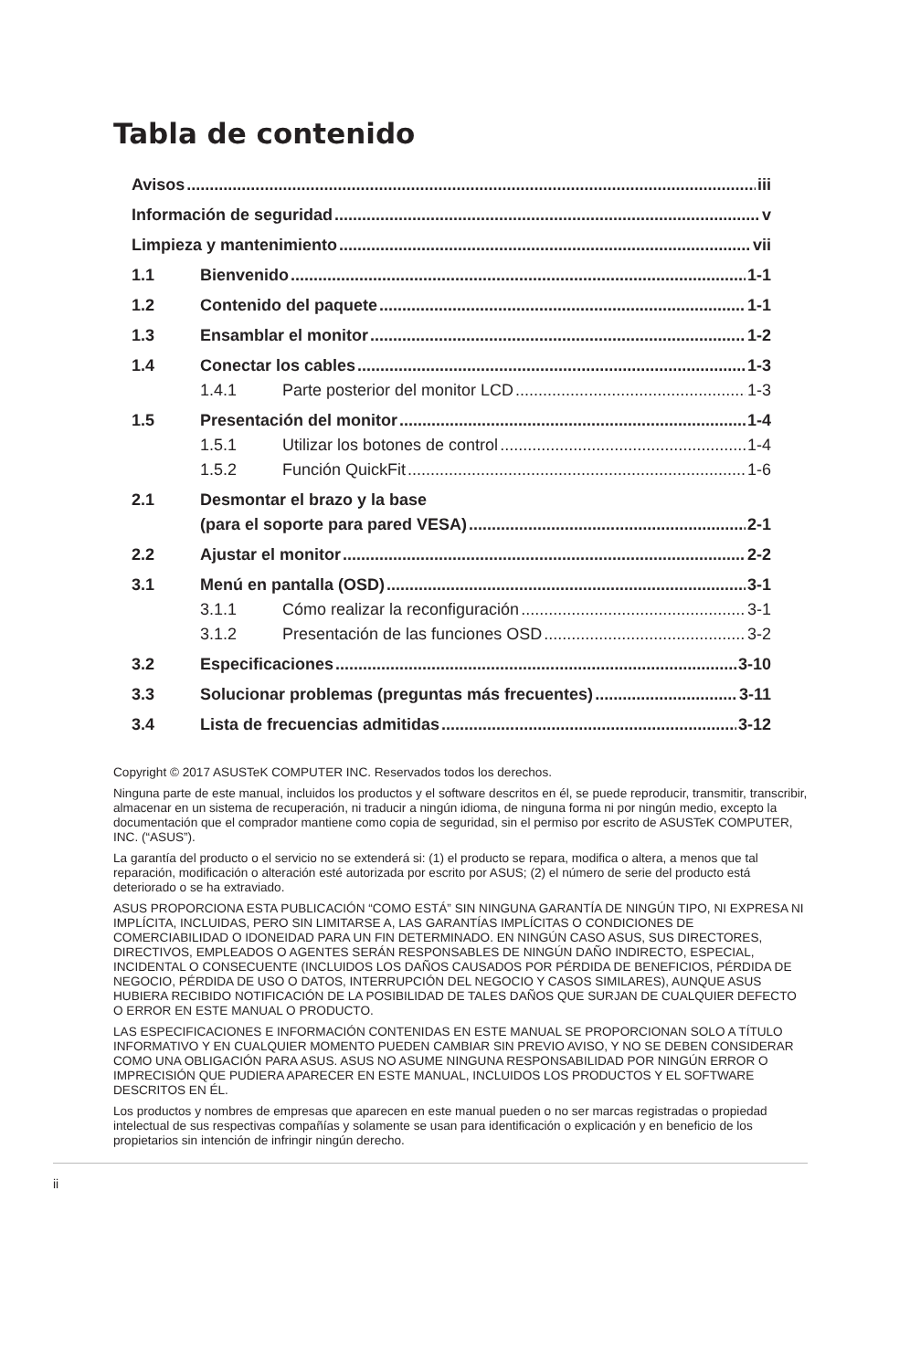Tabla de contenido
Avisos iii
Información de seguridad v
Limpieza y mantenimiento vii
1.1 Bienvenido 1-1
1.2 Contenido del paquete 1-1
1.3 Ensamblar el monitor 1-2
1.4 Conectar los cables 1-3
1.4.1 Parte posterior del monitor LCD 1-3
1.5 Presentación del monitor 1-4
1.5.1 Utilizar los botones de control 1-4
1.5.2 Función QuickFit 1-6
2.1 Desmontar el brazo y la base
(para el soporte para pared VESA) 2-1
2.2 Ajustar el monitor 2-2
3.1 Menú en pantalla (OSD) 3-1
3.1.1 Cómo realizar la reconfiguración 3-1
3.1.2 Presentación de las funciones OSD 3-2
3.2 Especificaciones 3-10
3.3 Solucionar problemas (preguntas más frecuentes) 3-11
3.4 Lista de frecuencias admitidas 3-12
Copyright © 2017 ASUSTeK COMPUTER INC. Reservados todos los derechos.
Ninguna parte de este manual, incluidos los productos y el software descritos en él, se puede reproducir, transmitir, transcribir, almacenar en un sistema de recuperación, ni traducir a ningún idioma, de ninguna forma ni por ningún medio, excepto la documentación que el comprador mantiene como copia de seguridad, sin el permiso por escrito de ASUSTeK COMPUTER, INC. (“ASUS”).
La garantía del producto o el servicio no se extenderá si: (1) el producto se repara, modifica o altera, a menos que tal reparación, modificación o alteración esté autorizada por escrito por ASUS; (2) el número de serie del producto está deteriorado o se ha extraviado.
ASUS PROPORCIONA ESTA PUBLICACIÓN “COMO ESTÁ” SIN NINGUNA GARANTÍA DE NINGÚN TIPO, NI EXPRESA NI IMPLÍCITA, INCLUIDAS, PERO SIN LIMITARSE A, LAS GARANTÍAS IMPLÍCITAS O CONDICIONES DE COMERCIABILIDAD O IDONEIDAD PARA UN FIN DETERMINADO. EN NINGÚN CASO ASUS, SUS DIRECTORES, DIRECTIVOS, EMPLEADOS O AGENTES SERÁN RESPONSABLES DE NINGÚN DAÑO INDIRECTO, ESPECIAL, INCIDENTAL O CONSECUENTE (INCLUIDOS LOS DAÑOS CAUSADOS POR PÉRDIDA DE BENEFICIOS, PÉRDIDA DE NEGOCIO, PÉRDIDA DE USO O DATOS, INTERRUPCIÓN DEL NEGOCIO Y CASOS SIMILARES), AUNQUE ASUS HUBIERA RECIBIDO NOTIFICACIÓN DE LA POSIBILIDAD DE TALES DAÑOS QUE SURJAN DE CUALQUIER DEFECTO O ERROR EN ESTE MANUAL O PRODUCTO.
LAS ESPECIFICACIONES E INFORMACIÓN CONTENIDAS EN ESTE MANUAL SE PROPORCIONAN SOLO A TÍTULO INFORMATIVO Y EN CUALQUIER MOMENTO PUEDEN CAMBIAR SIN PREVIO AVISO, Y NO SE DEBEN CONSIDERAR COMO UNA OBLIGACIÓN PARA ASUS. ASUS NO ASUME NINGUNA RESPONSABILIDAD POR NINGÚN ERROR O IMPRECISIÓN QUE PUDIERA APARECER EN ESTE MANUAL, INCLUIDOS LOS PRODUCTOS Y EL SOFTWARE DESCRITOS EN ÉL.
Los productos y nombres de empresas que aparecen en este manual pueden o no ser marcas registradas o propiedad intelectual de sus respectivas compañías y solamente se usan para identificación o explicación y en beneficio de los propietarios sin intención de infringir ningún derecho.
ii